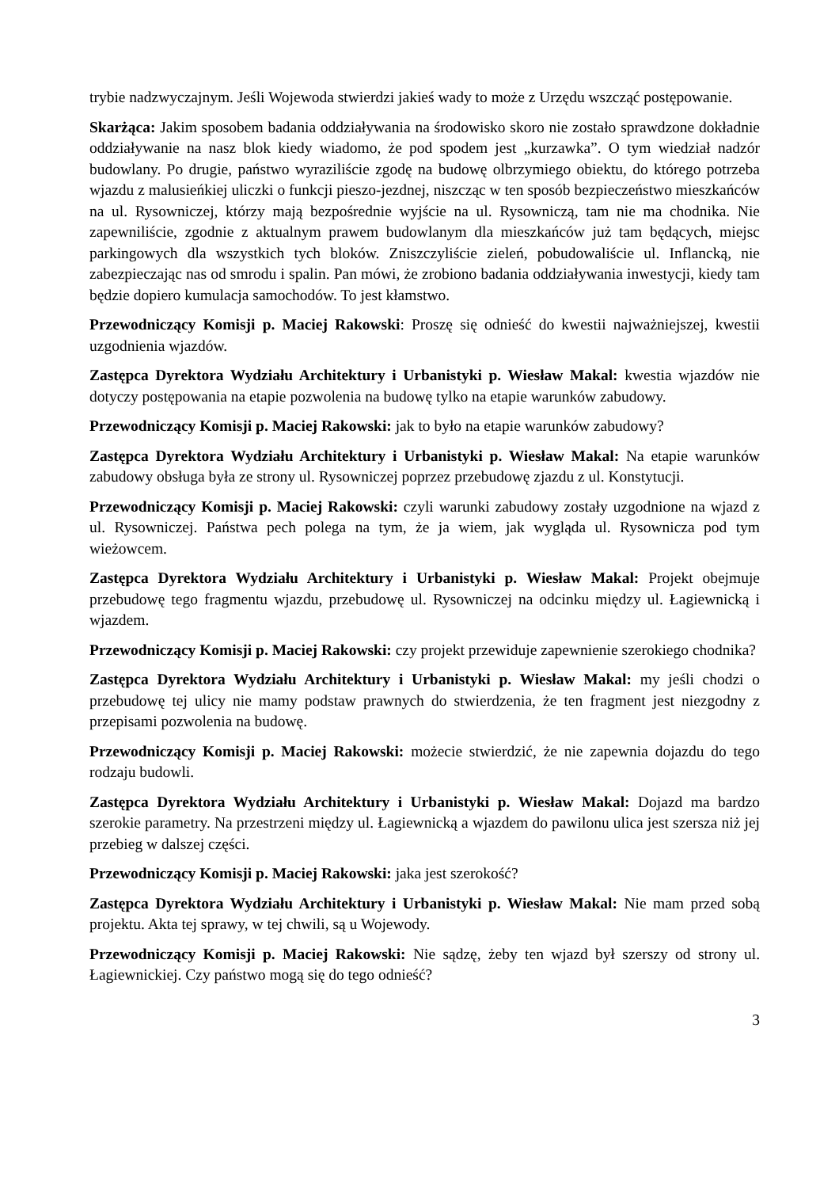trybie nadzwyczajnym. Jeśli Wojewoda stwierdzi jakieś wady to może z Urzędu wszcząć postępowanie.
Skarżąca: Jakim sposobem badania oddziaływania na środowisko skoro nie zostało sprawdzone dokładnie oddziaływanie na nasz blok kiedy wiadomo, że pod spodem jest „kurzawka”. O tym wiedział nadzór budowlany. Po drugie, państwo wyraziliście zgodę na budowę olbrzymiego obiektu, do którego potrzeba wjazdu z malusieńkiej uliczki o funkcji pieszo-jezdnej, niszcząc w ten sposób bezpieczeństwo mieszkańców na ul. Rysowniczej, którzy mają bezpośrednie wyjście na ul. Rysowniczą, tam nie ma chodnika. Nie zapewniliście, zgodnie z aktualnym prawem budowlanym dla mieszkańców już tam będących, miejsc parkingowych dla wszystkich tych bloków. Zniszczyliście zieleń, pobudowaliście ul. Inflancką, nie zabezpieczając nas od smrodu i spalin. Pan mówi, że zrobiono badania oddziaływania inwestycji, kiedy tam będzie dopiero kumulacja samochodów. To jest kłamstwo.
Przewodniczący Komisji p. Maciej Rakowski: Proszę się odnieść do kwestii najważniejszej, kwestii uzgodnienia wjazdów.
Zastępca Dyrektora Wydziału Architektury i Urbanistyki p. Wiesław Makal: kwestia wjazdów nie dotyczy postępowania na etapie pozwolenia na budowę tylko na etapie warunków zabudowy.
Przewodniczący Komisji p. Maciej Rakowski: jak to było na etapie warunków zabudowy?
Zastępca Dyrektora Wydziału Architektury i Urbanistyki p. Wiesław Makal: Na etapie warunków zabudowy obsługa była ze strony ul. Rysowniczej poprzez przebudowę zjazdu z ul. Konstytucji.
Przewodniczący Komisji p. Maciej Rakowski: czyli warunki zabudowy zostały uzgodnione na wjazd z ul. Rysowniczej. Państwa pech polega na tym, że ja wiem, jak wygląda ul. Rysownicza pod tym wieżowcem.
Zastępca Dyrektora Wydziału Architektury i Urbanistyki p. Wiesław Makal: Projekt obejmuje przebudowę tego fragmentu wjazdu, przebudowę ul. Rysowniczej na odcinku między ul. Łagiewnicką i wjazdem.
Przewodniczący Komisji p. Maciej Rakowski: czy projekt przewiduje zapewnienie szerokiego chodnika?
Zastępca Dyrektora Wydziału Architektury i Urbanistyki p. Wiesław Makal: my jeśli chodzi o przebudowę tej ulicy nie mamy podstaw prawnych do stwierdzenia, że ten fragment jest niezgodny z przepisami pozwolenia na budowę.
Przewodniczący Komisji p. Maciej Rakowski: możecie stwierdzić, że nie zapewnia dojazdu do tego rodzaju budowli.
Zastępca Dyrektora Wydziału Architektury i Urbanistyki p. Wiesław Makal: Dojazd ma bardzo szerokie parametry. Na przestrzeni między ul. Łagiewnicką a wjazdem do pawilonu ulica jest szersza niż jej przebieg w dalszej części.
Przewodniczący Komisji p. Maciej Rakowski: jaka jest szerokość?
Zastępca Dyrektora Wydziału Architektury i Urbanistyki p. Wiesław Makal: Nie mam przed sobą projektu. Akta tej sprawy, w tej chwili, są u Wojewody.
Przewodniczący Komisji p. Maciej Rakowski: Nie sądzę, żeby ten wjazd był szerszy od strony ul. Łagiewnickiej. Czy państwo mogą się do tego odnieść?
3